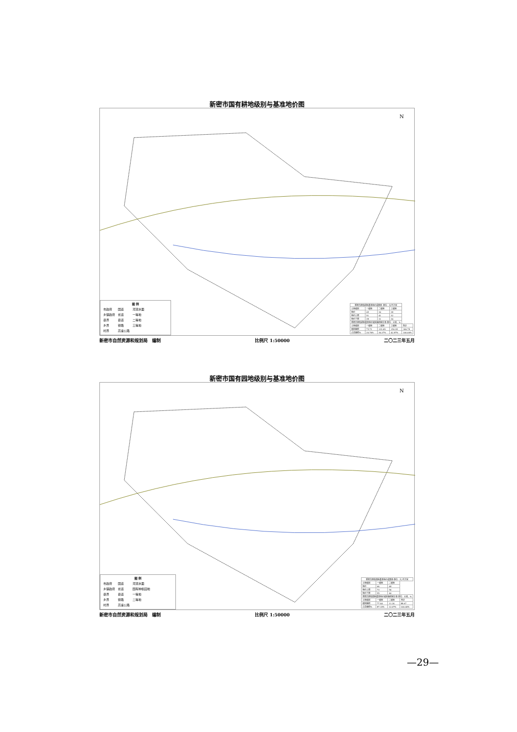新密市国有耕地级别与基准地价图
N
图 例
| 市政府 | 国道 | 河流水面 |
| 乡镇政府 | 省道 | 一等地 |
| 县界 | 县道 | 二等地 |
| 乡界 | 铁路 | 三等地 |
| 村界 | 高速公路 | |
| 新密市国有耕地基准地价成果表 单位：元/平方米 | | | | |
| --- | --- | --- | --- | --- |
| 土地级别 | 一级地 | 二级地 | 三级地 | |
| 地价 | 45 | 36 | 28 | |
| 地价上限 | 51 | 41 | 32 | |
| 地价下限 | 39 | 31 | 24 | |
| 新密市国有耕地基准地价级别面积统计表 单位：公顷，% | | | | |
| 土地级别 | 一级地 | 二级地 | 三级地 | 合计 |
| 级别面积 | 75.72 | 132.69 | 156.38 | 364.79 |
| 占总面积% | 20.76% | 36.37% | 42.87% | 100.00% |
新密市自然资源和规划局　编制 比例尺 1:50000 二〇二三年五月
新密市国有园地级别与基准地价图
N
图 例
| 市政府 | 国道 | 河流水面 |
| 乡镇政府 | 省道 | 国有种植园地 |
| 县界 | 县道 | 一等地 |
| 乡界 | 铁路 | 二等地 |
| 村界 | 高速公路 | |
| 新密市国有园地基准地价成果表 单位：元/平方米 | | | |
| --- | --- | --- | --- |
| 土地级别 | 一级地 | 二级地 | |
| 地价 | 64 | 48 | |
| 地价上限 | 73 | 56 | |
| 地价下限 | 55 | 40 | |
| 新密市国有园地基准地价级别面积统计表 单位：公顷，% | | | |
| 土地级别 | 一级地 | 二级地 | 合计 |
| 级别面积 | 77.44 | 11.24 | 88.67 |
| 占总面积% | 87.33% | 12.67% | 100.00% |
新密市自然资源和规划局　编制 比例尺 1:50000 二〇二三年五月
—29—